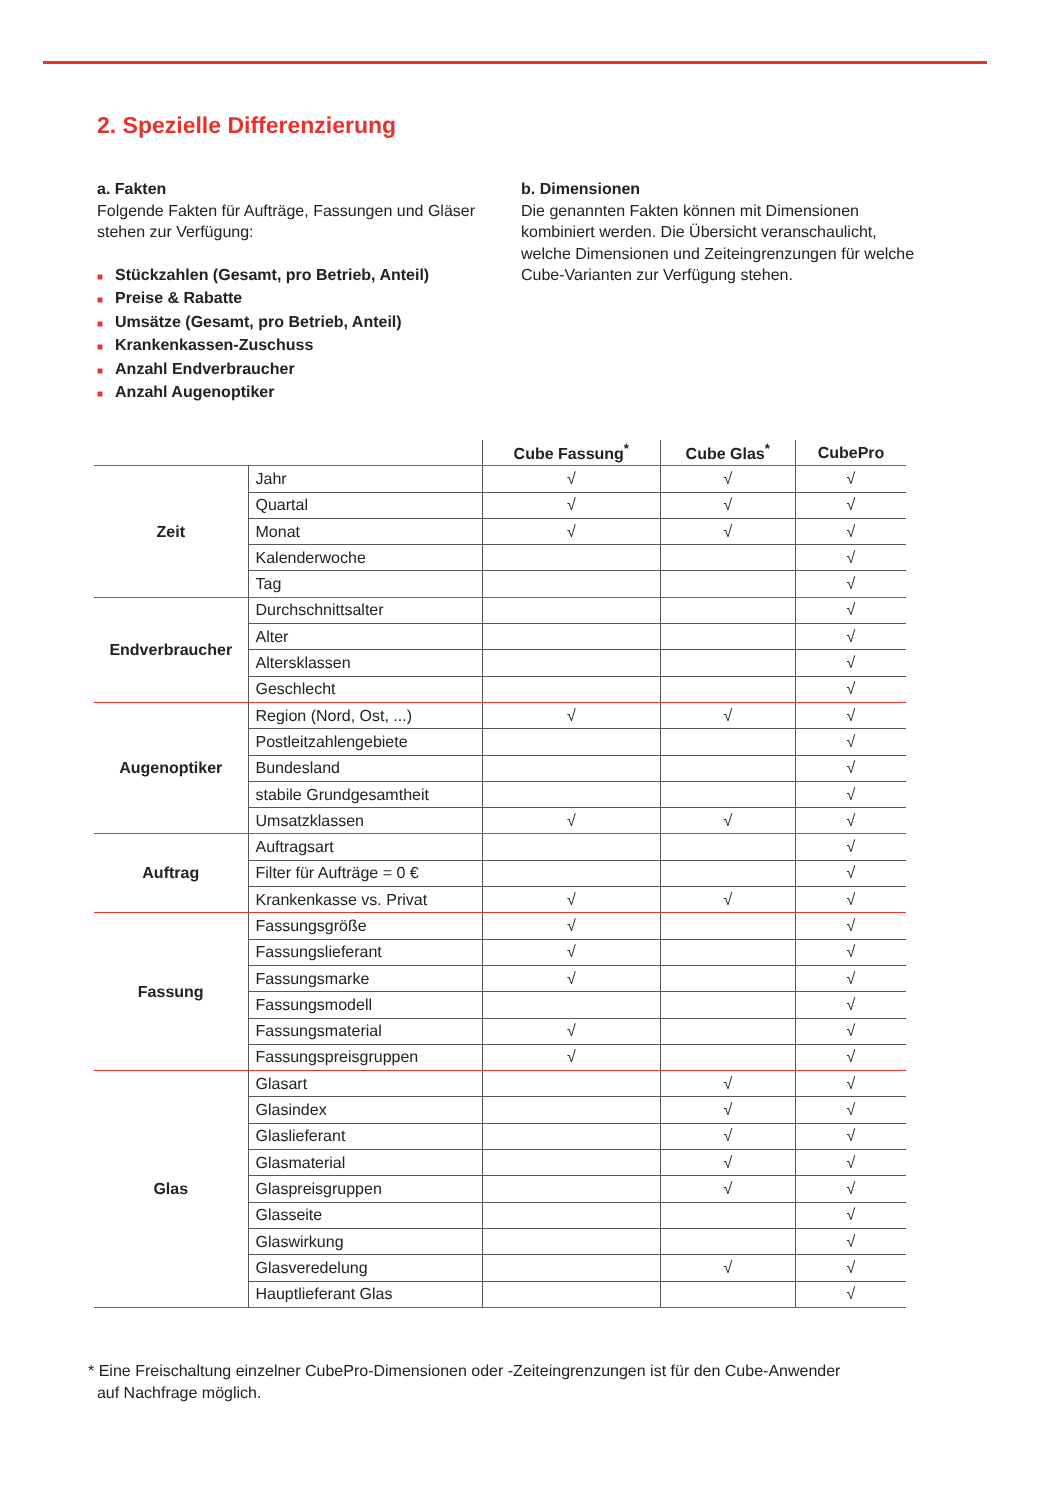2. Spezielle Differenzierung
a. Fakten
Folgende Fakten für Aufträge, Fassungen und Gläser stehen zur Verfügung:
■ Stückzahlen (Gesamt, pro Betrieb, Anteil)
■ Preise & Rabatte
■ Umsätze (Gesamt, pro Betrieb, Anteil)
■ Krankenkassen-Zuschuss
■ Anzahl Endverbraucher
■ Anzahl Augenoptiker
b. Dimensionen
Die genannten Fakten können mit Dimensionen kombiniert werden. Die Übersicht veranschaulicht, welche Dimensionen und Zeiteingrenzungen für welche Cube-Varianten zur Verfügung stehen.
| | | Cube Fassung<sup>*</sup> | Cube Glas<sup>*</sup> | CubePro |
| --- | --- | --- | --- | --- |
| Zeit | Jahr | √ | √ | √ |
| | Quartal | √ | √ | √ |
| | Monat | √ | √ | √ |
| | Kalenderwoche | | | √ |
| | Tag | | | √ |
| Endverbraucher | Durchschnittsalter | | | √ |
| | Alter | | | √ |
| | Altersklassen | | | √ |
| | Geschlecht | | | √ |
| Augenoptiker | Region (Nord, Ost, ...) | √ | √ | √ |
| | Postleitzahlengebiete | | | √ |
| | Bundesland | | | √ |
| | stabile Grundgesamtheit | | | √ |
| | Umsatzklassen | √ | √ | √ |
| Auftrag | Auftragsart | | | √ |
| | Filter für Aufträge = 0 € | | | √ |
| | Krankenkasse vs. Privat | √ | √ | √ |
| Fassung | Fassungsgröße | √ | | √ |
| | Fassungslieferant | √ | | √ |
| | Fassungsmarke | √ | | √ |
| | Fassungsmodell | | | √ |
| | Fassungsmaterial | √ | | √ |
| | Fassungspreisgruppen | √ | | √ |
| Glas | Glasart | | √ | √ |
| | Glasindex | | √ | √ |
| | Glaslieferant | | √ | √ |
| | Glasmaterial | | √ | √ |
| | Glaspreisgruppen | | √ | √ |
| | Glasseite | | | √ |
| | Glaswirkung | | | √ |
| | Glasveredelung | | √ | √ |
| | Hauptlieferant Glas | | | √ |
* Eine Freischaltung einzelner CubePro-Dimensionen oder -Zeiteingrenzungen ist für den Cube-Anwender
auf Nachfrage möglich.